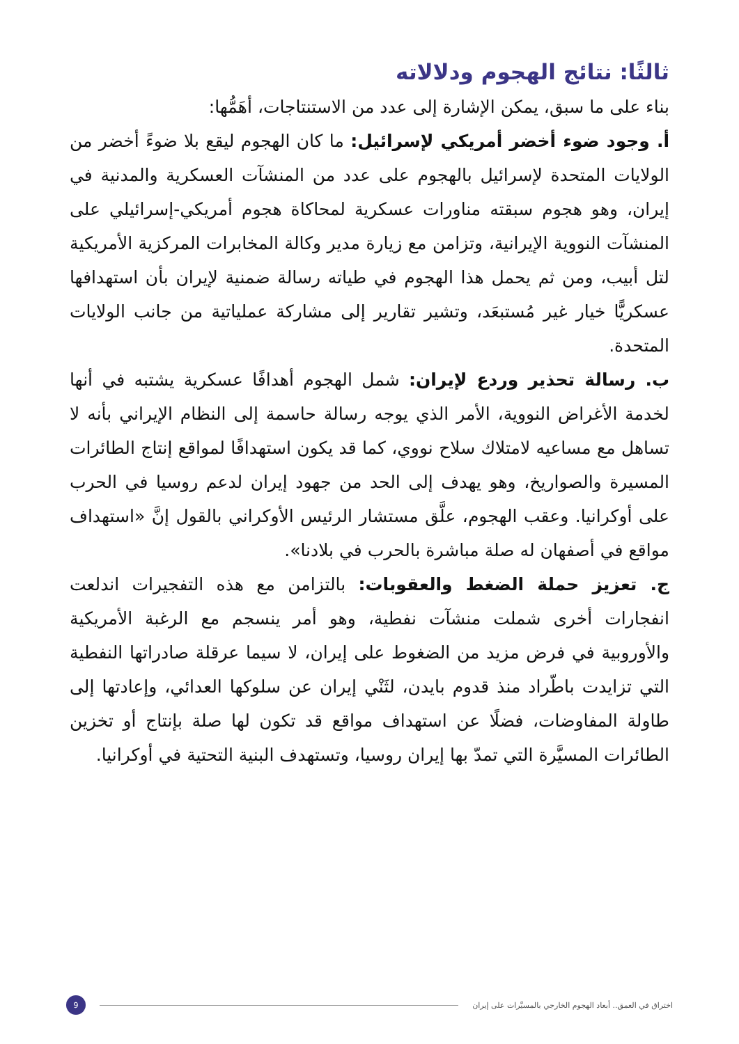ثالثًا: نتائج الهجوم ودلالاته
بناء على ما سبق، يمكن الإشارة إلى عدد من الاستنتاجات، أهَمُّها:
أ. وجود ضوء أخضر أمريكي لإسرائيل: ما كان الهجوم ليقع بلا ضوءً أخضر من الولايات المتحدة لإسرائيل بالهجوم على عدد من المنشآت العسكرية والمدنية في إيران، وهو هجوم سبقته مناورات عسكرية لمحاكاة هجوم أمريكي-إسرائيلي على المنشآت النووية الإيرانية، وتزامن مع زيارة مدير وكالة المخابرات المركزية الأمريكية لتل أبيب، ومن ثم يحمل هذا الهجوم في طياته رسالة ضمنية لإيران بأن استهدافها عسكريًّا خيار غير مُستبعَد، وتشير تقارير إلى مشاركة عملياتية من جانب الولايات المتحدة.
ب. رسالة تحذير وردع لإيران: شمل الهجوم أهدافًا عسكرية يشتبه في أنها لخدمة الأغراض النووية، الأمر الذي يوجه رسالة حاسمة إلى النظام الإيراني بأنه لا تساهل مع مساعيه لامتلاك سلاح نووي، كما قد يكون استهدافًا لمواقع إنتاج الطائرات المسيرة والصواريخ، وهو يهدف إلى الحد من جهود إيران لدعم روسيا في الحرب على أوكرانيا. وعقب الهجوم، علَّق مستشار الرئيس الأوكراني بالقول إنَّ «استهداف مواقع في أصفهان له صلة مباشرة بالحرب في بلادنا».
ج. تعزيز حملة الضغط والعقوبات: بالتزامن مع هذه التفجيرات اندلعت انفجارات أخرى شملت منشآت نفطية، وهو أمر ينسجم مع الرغبة الأمريكية والأوروبية في فرض مزيد من الضغوط على إيران، لا سيما عرقلة صادراتها النفطية التي تزايدت باطّراد منذ قدوم بايدن، لثَنْي إيران عن سلوكها العدائي، وإعادتها إلى طاولة المفاوضات، فضلًا عن استهداف مواقع قد تكون لها صلة بإنتاج أو تخزين الطائرات المسيَّرة التي تمدّ بها إيران روسيا، وتستهدف البنية التحتية في أوكرانيا.
اختراق في العمق.. أبعاد الهجوم الخارجي بالمسيَّرات على إيران
9